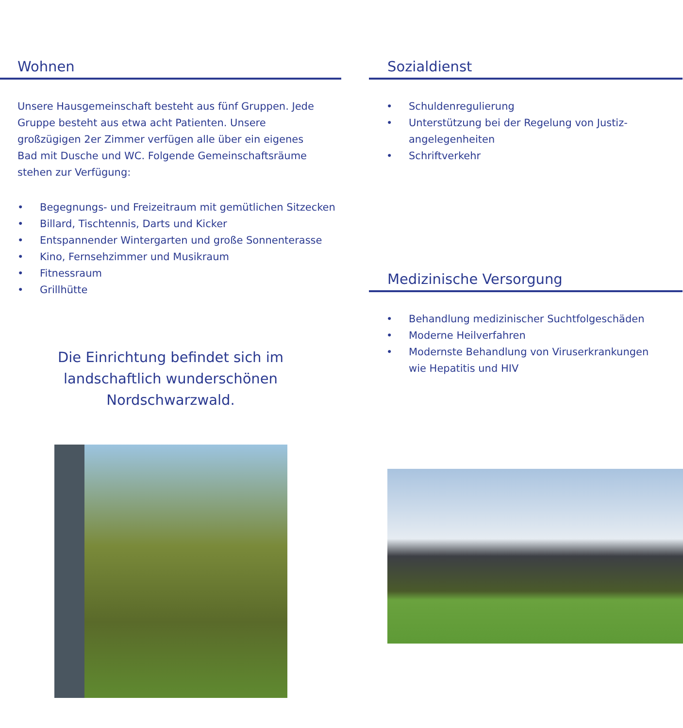Wohnen
Unsere Hausgemeinschaft besteht aus fünf Gruppen. Jede Gruppe besteht aus etwa acht Patienten. Unsere großzügigen 2er Zimmer verfügen alle über ein eigenes Bad mit Dusche und WC. Folgende Gemeinschaftsräume stehen zur Verfügung:
• Begegnungs- und Freizeitraum mit gemütlichen Sitzecken
• Billard, Tischtennis, Darts und Kicker
• Entspannender Wintergarten und große Sonnenterasse
• Kino, Fernsehzimmer und Musikraum
• Fitnessraum
• Grillhütte
Die Einrichtung befindet sich im landschaftlich wunderschönen Nordschwarzwald.
Sozialdienst
• Schuldenregulierung
• Unterstützung bei der Regelung von Justiz-
angelegenheiten
• Schriftverkehr
Medizinische Versorgung
• Behandlung medizinischer Suchtfolgeschäden
• Moderne Heilverfahren
• Modernste Behandlung von Viruserkrankungen
wie Hepatitis und HIV